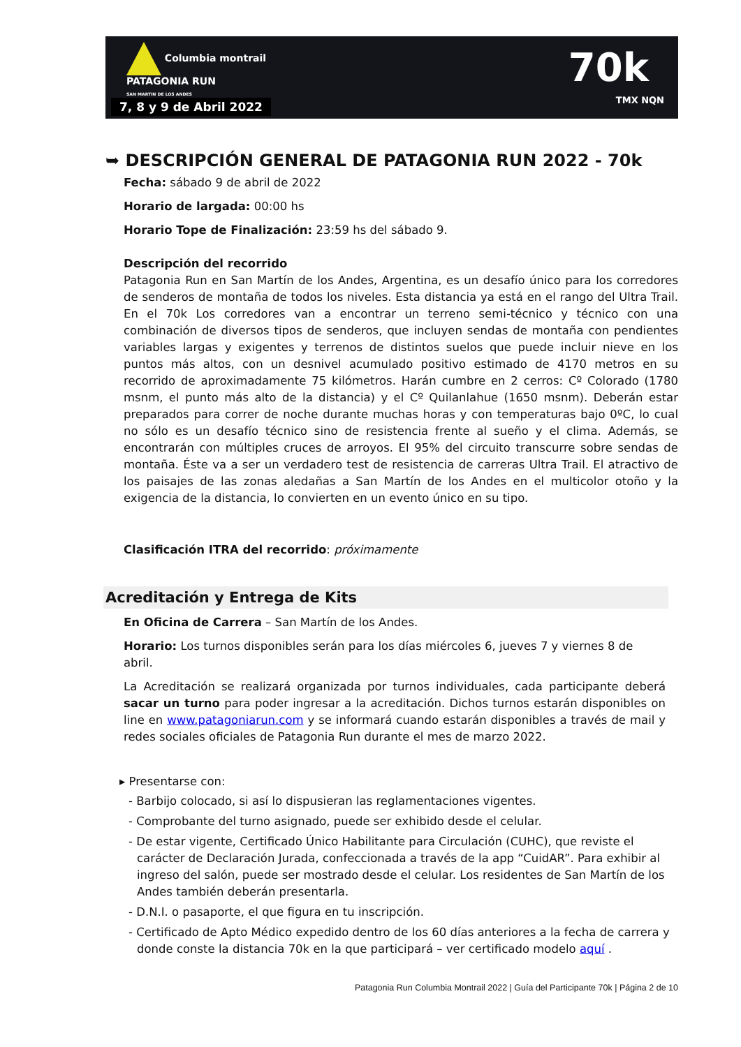Columbia montrail
PATAGONIA RUN
SAN MARTIN DE LOS ANDES
7, 8 y 9 de Abril 2022
70k
TMX NQN
➥ DESCRIPCIÓN GENERAL DE PATAGONIA RUN 2022 - 70k
Fecha: sábado 9 de abril de 2022
Horario de largada: 00:00 hs
Horario Tope de Finalización: 23:59 hs del sábado 9.
Descripción del recorrido
Patagonia Run en San Martín de los Andes, Argentina, es un desafío único para los corredores de senderos de montaña de todos los niveles. Esta distancia ya está en el rango del Ultra Trail. En el 70k Los corredores van a encontrar un terreno semi-técnico y técnico con una combinación de diversos tipos de senderos, que incluyen sendas de montaña con pendientes variables largas y exigentes y terrenos de distintos suelos que puede incluir nieve en los puntos más altos, con un desnivel acumulado positivo estimado de 4170 metros en su recorrido de aproximadamente 75 kilómetros. Harán cumbre en 2 cerros: Cº Colorado (1780 msnm, el punto más alto de la distancia) y el Cº Quilanlahue (1650 msnm). Deberán estar preparados para correr de noche durante muchas horas y con temperaturas bajo 0ºC, lo cual no sólo es un desafío técnico sino de resistencia frente al sueño y el clima. Además, se encontrarán con múltiples cruces de arroyos. El 95% del circuito transcurre sobre sendas de montaña. Éste va a ser un verdadero test de resistencia de carreras Ultra Trail. El atractivo de los paisajes de las zonas aledañas a San Martín de los Andes en el multicolor otoño y la exigencia de la distancia, lo convierten en un evento único en su tipo.
Clasificación ITRA del recorrido: próximamente
Acreditación y Entrega de Kits
En Oficina de Carrera – San Martín de los Andes.
Horario: Los turnos disponibles serán para los días miércoles 6, jueves 7 y viernes 8 de abril.
La Acreditación se realizará organizada por turnos individuales, cada participante deberá sacar un turno para poder ingresar a la acreditación. Dichos turnos estarán disponibles on line en www.patagoniarun.com y se informará cuando estarán disponibles a través de mail y redes sociales oficiales de Patagonia Run durante el mes de marzo 2022.
▸ Presentarse con:
- Barbijo colocado, si así lo dispusieran las reglamentaciones vigentes.
- Comprobante del turno asignado, puede ser exhibido desde el celular.
- De estar vigente, Certificado Único Habilitante para Circulación (CUHC), que reviste el carácter de Declaración Jurada, confeccionada a través de la app “CuidAR”. Para exhibir al ingreso del salón, puede ser mostrado desde el celular. Los residentes de San Martín de los Andes también deberán presentarla.
- D.N.I. o pasaporte, el que figura en tu inscripción.
- Certificado de Apto Médico expedido dentro de los 60 días anteriores a la fecha de carrera y donde conste la distancia 70k en la que participará – ver certificado modelo aquí .
Patagonia Run Columbia Montrail 2022 | Guía del Participante 70k | Página 2 de 10